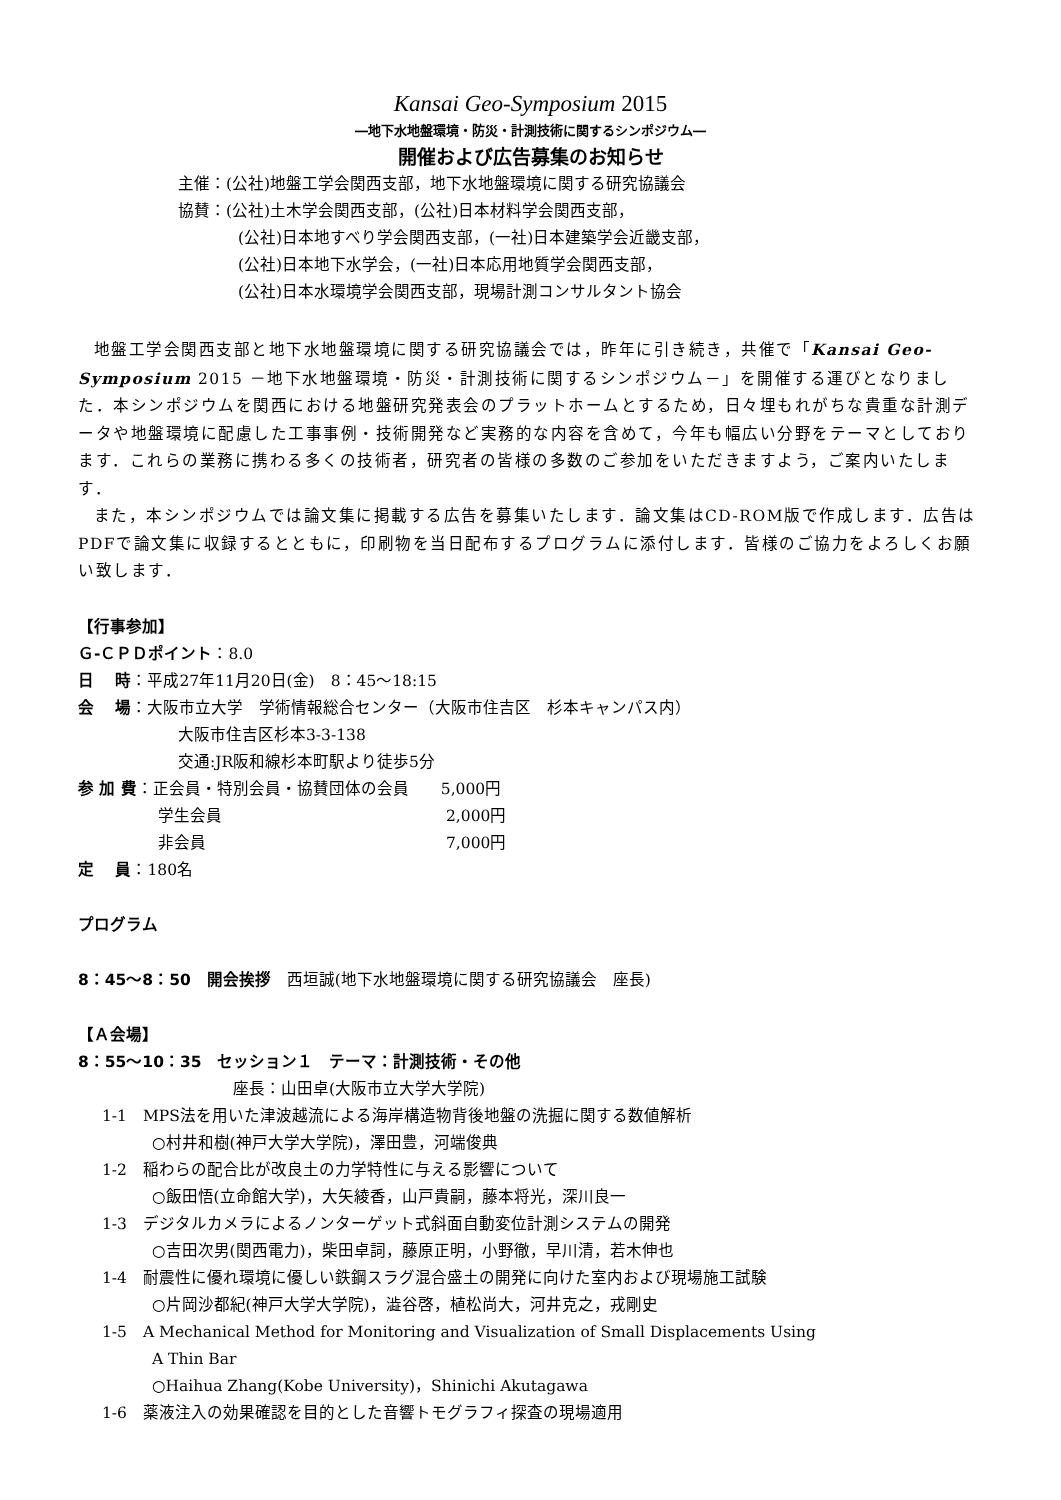Kansai Geo-Symposium 2015
―地下水地盤環境・防災・計測技術に関するシンポジウム―
開催および広告募集のお知らせ
主催：(公社)地盤工学会関西支部，地下水地盤環境に関する研究協議会
協賛：(公社)土木学会関西支部，(公社)日本材料学会関西支部，
(公社)日本地すべり学会関西支部，(一社)日本建築学会近畿支部，
(公社)日本地下水学会，(一社)日本応用地質学会関西支部，
(公社)日本水環境学会関西支部，現場計測コンサルタント協会
地盤工学会関西支部と地下水地盤環境に関する研究協議会では，昨年に引き続き，共催で「Kansai Geo-Symposium 2015 －地下水地盤環境・防災・計測技術に関するシンポジウム－」を開催する運びとなりました．本シンポジウムを関西における地盤研究発表会のプラットホームとするため，日々埋もれがちな貴重な計測データや地盤環境に配慮した工事事例・技術開発など実務的な内容を含めて，今年も幅広い分野をテーマとしております．これらの業務に携わる多くの技術者，研究者の皆様の多数のご参加をいただきますよう，ご案内いたします．
また，本シンポジウムでは論文集に掲載する広告を募集いたします．論文集はCD-ROM版で作成します．広告はPDFで論文集に収録するとともに，印刷物を当日配布するプログラムに添付します．皆様のご協力をよろしくお願い致します．
【行事参加】
Ｇ-ＣＰＤポイント：8.0
日　 時：平成27年11月20日(金)　8：45～18:15
会　 場：大阪市立大学　学術情報総合センター（大阪市住吉区　杉本キャンパス内）
大阪市住吉区杉本3-3-138
交通:JR阪和線杉本町駅より徒歩5分
参 加 費：正会員・特別会員・協賛団体の会員　　5,000円
学生会員　　　　　　　　　　　　　　2,000円
非会員　　　　　　　　　　　　　　　7,000円
定　 員：180名
プログラム
8：45～8：50　開会挨拶　西垣誠(地下水地盤環境に関する研究協議会　座長)
【Ａ会場】
8：55～10：35　セッション１　テーマ：計測技術・その他
座長：山田卓(大阪市立大学大学院)
1-1　MPS法を用いた津波越流による海岸構造物背後地盤の洗掘に関する数値解析
○村井和樹(神戸大学大学院)，澤田豊，河端俊典
1-2　稲わらの配合比が改良土の力学特性に与える影響について
○飯田悟(立命館大学)，大矢綾香，山戸貴嗣，藤本将光，深川良一
1-3　デジタルカメラによるノンターゲット式斜面自動変位計測システムの開発
○吉田次男(関西電力)，柴田卓詞，藤原正明，小野徹，早川清，若木伸也
1-4　耐震性に優れ環境に優しい鉄鋼スラグ混合盛土の開発に向けた室内および現場施工試験
○片岡沙都紀(神戸大学大学院)，澁谷啓，植松尚大，河井克之，戎剛史
1-5　A Mechanical Method for Monitoring and Visualization of Small Displacements Using
A Thin Bar
○Haihua Zhang(Kobe University)，Shinichi Akutagawa
1-6　薬液注入の効果確認を目的とした音響トモグラフィ探査の現場適用